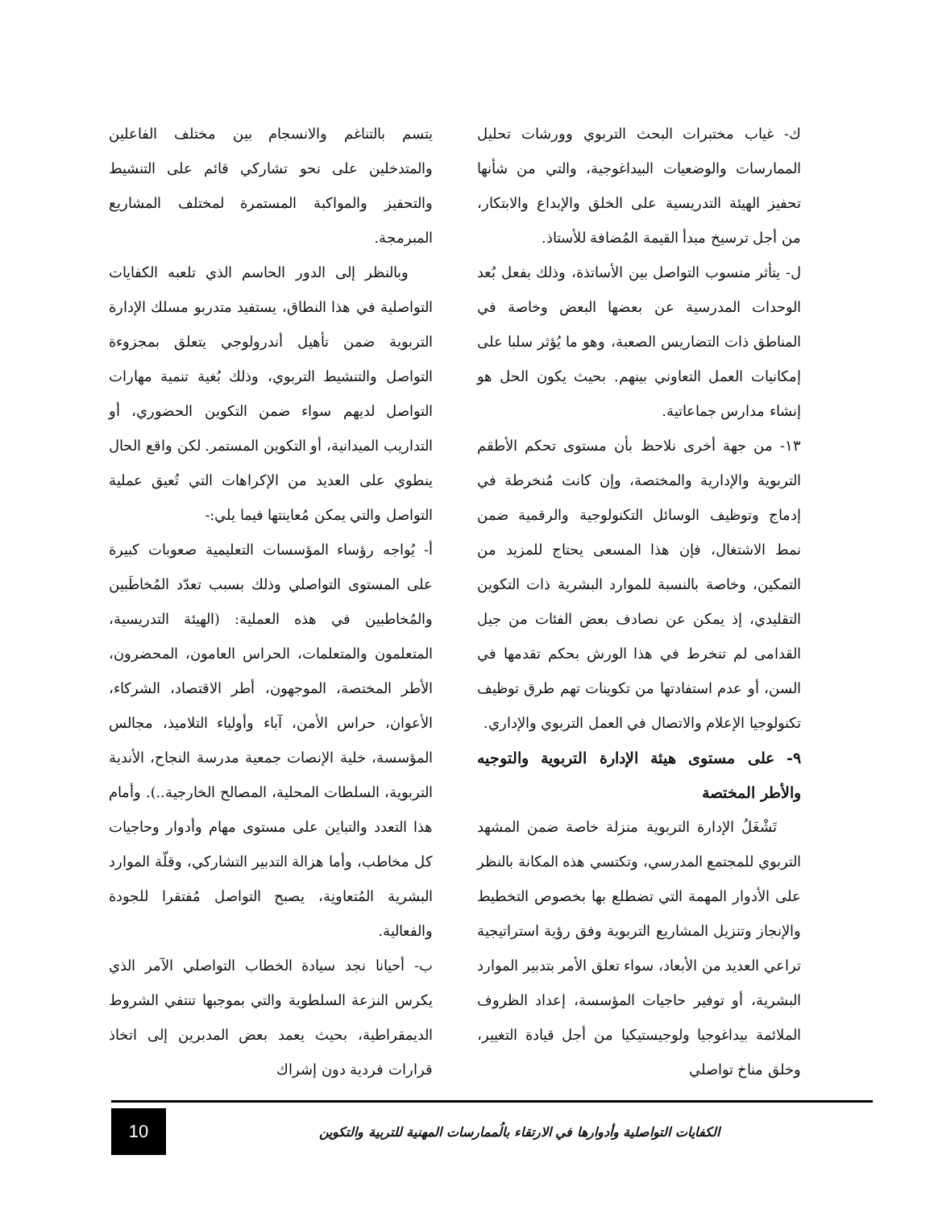ك- غياب مختبرات البحث التربوي وورشات تحليل الممارسات والوضعيات البيداغوجية، والتي من شأنها تحفيز الهيئة التدريسية على الخلق والإبداع والابتكار، من أجل ترسيخ مبدأ القيمة المُضافة للأستاذ.
ل- يتأثر منسوب التواصل بين الأساتذة، وذلك بفعل بُعد الوحدات المدرسية عن بعضها البعض وخاصة في المناطق ذات التضاريس الصعبة، وهو ما يُؤثر سلبا على إمكانيات العمل التعاوني بينهم. بحيث يكون الحل هو إنشاء مدارس جماعاتية.
١٣- من جهة أخرى نلاحظ بأن مستوى تحكم الأطقم التربوية والإدارية والمختصة، وإن كانت مُنخرطة في إدماج وتوظيف الوسائل التكنولوجية والرقمية ضمن نمط الاشتغال، فإن هذا المسعى يحتاج للمزيد من التمكين، وخاصة بالنسبة للموارد البشرية ذات التكوين التقليدي، إذ يمكن عن نصادف بعض الفئات من جيل القدامى لم تنخرط في هذا الورش بحكم تقدمها في السن، أو عدم استفادتها من تكوينات تهم طرق توظيف تكنولوجيا الإعلام والاتصال في العمل التربوي والإداري.
٩- على مستوى هيئة الإدارة التربوية والتوجيه والأطر المختصة
تَشْغَلُ الإدارة التربوية منزلة خاصة ضمن المشهد التربوي للمجتمع المدرسي، وتكتسي هذه المكانة بالنظر على الأدوار المهمة التي تضطلع بها بخصوص التخطيط والإنجاز وتنزيل المشاريع التربوية وفق رؤية استراتيجية تراعي العديد من الأبعاد، سواء تعلق الأمر بتدبير الموارد البشرية، أو توفير حاجيات المؤسسة، إعداد الظروف الملائمة بيداغوجيا ولوجيستيكيا من أجل قيادة التغيير، وخلق مناخ تواصلي
يتسم بالتناغم والانسجام بين مختلف الفاعلين والمتدخلين على نحو تشاركي قائم على التنشيط والتحفيز والمواكبة المستمرة لمختلف المشاريع المبرمجة.
وبالنظر إلى الدور الحاسم الذي تلعبه الكفايات التواصلية في هذا النطاق، يستفيد متدربو مسلك الإدارة التربوية ضمن تأهيل أندرولوجي يتعلق بمجزوءة التواصل والتنشيط التربوي، وذلك بُغية تنمية مهارات التواصل لديهم سواء ضمن التكوين الحضوري، أو التداريب الميدانية، أو التكوين المستمر. لكن واقع الحال ينطوي على العديد من الإكراهات التي تُعيق عملية التواصل والتي يمكن مُعاينتها فيما يلي:-
أ- يُواجه رؤساء المؤسسات التعليمية صعوبات كبيرة على المستوى التواصلي وذلك بسبب تعدّد المُخاطَبين والمُخاطبين في هذه العملية: (الهيئة التدريسية، المتعلمون والمتعلمات، الحراس العامون، المحضرون، الأطر المختصة، الموجهون، أطر الاقتصاد، الشركاء، الأعوان، حراس الأمن، آباء وأولياء التلاميذ، مجالس المؤسسة، خلية الإنصات جمعية مدرسة النجاح، الأندية التربوية، السلطات المحلية، المصالح الخارجية..). وأمام هذا التعدد والتباين على مستوى مهام وأدوار وحاجيات كل مخاطب، وأما هزالة التدبير التشاركي، وقلّة الموارد البشرية المُتعاونِة، يصبح التواصل مُفتقرا للجودة والفعالية.
ب- أحيانا نجد سيادة الخطاب التواصلي الآمر الذي يكرس النزعة السلطوية والتي بموجبها تنتفي الشروط الديمقراطية، بحيث يعمد بعض المدبرين إلى اتخاذ قرارات فردية دون إشراك
الكفايات التواصلية وأدوارها في الارتقاء بالُممارسات المهنية للتربية والتكوين
10